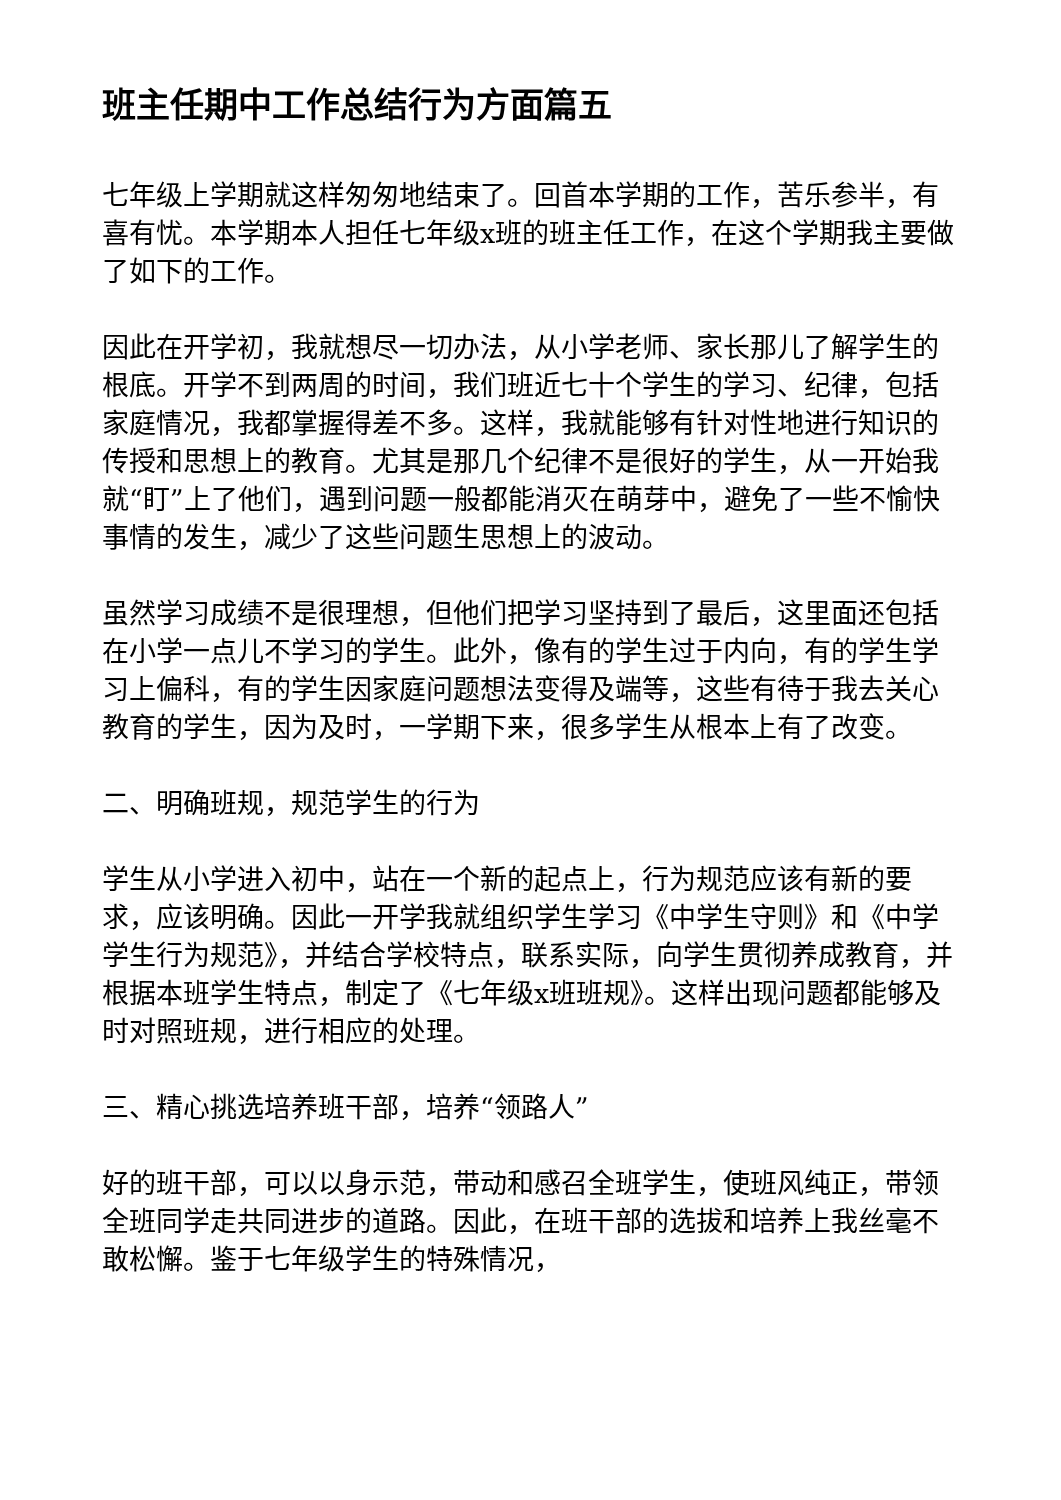班主任期中工作总结行为方面篇五
七年级上学期就这样匆匆地结束了。回首本学期的工作，苦乐参半，有喜有忧。本学期本人担任七年级x班的班主任工作，在这个学期我主要做了如下的工作。
因此在开学初，我就想尽一切办法，从小学老师、家长那儿了解学生的根底。开学不到两周的时间，我们班近七十个学生的学习、纪律，包括家庭情况，我都掌握得差不多。这样，我就能够有针对性地进行知识的传授和思想上的教育。尤其是那几个纪律不是很好的学生，从一开始我就“盯”上了他们，遇到问题一般都能消灭在萌芽中，避免了一些不愉快事情的发生，减少了这些问题生思想上的波动。
虽然学习成绩不是很理想，但他们把学习坚持到了最后，这里面还包括在小学一点儿不学习的学生。此外，像有的学生过于内向，有的学生学习上偏科，有的学生因家庭问题想法变得及端等，这些有待于我去关心教育的学生，因为及时，一学期下来，很多学生从根本上有了改变。
二、明确班规，规范学生的行为
学生从小学进入初中，站在一个新的起点上，行为规范应该有新的要求，应该明确。因此一开学我就组织学生学习《中学生守则》和《中学学生行为规范》，并结合学校特点，联系实际，向学生贯彻养成教育，并根据本班学生特点，制定了《七年级x班班规》。这样出现问题都能够及时对照班规，进行相应的处理。
三、精心挑选培养班干部，培养“领路人”
好的班干部，可以以身示范，带动和感召全班学生，使班风纯正，带领全班同学走共同进步的道路。因此，在班干部的选拔和培养上我丝毫不敢松懈。鉴于七年级学生的特殊情况，